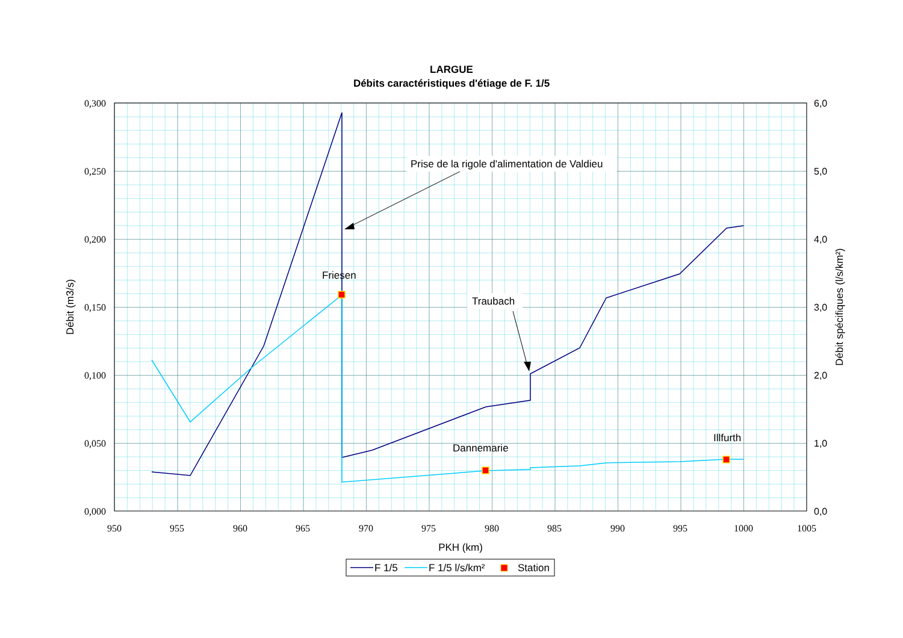LARGUE
Débits caractéristiques d'étiage de F. 1/5
0,300
0,250
0,200
0,150
0,100
0,050
0,000
6,0
5,0
4,0
3,0
2,0
1,0
0,0
950
955
960
965
970
975
980
985
990
995
1000
1005
PKH (km)
Débit (m3/s)
Débit spécifiques (l/s/km²)
Prise de la rigole d'alimentation de Valdieu
Friesen
Traubach
Dannemarie
Illfurth
F 1/5
F 1/5 l/s/km²
Station